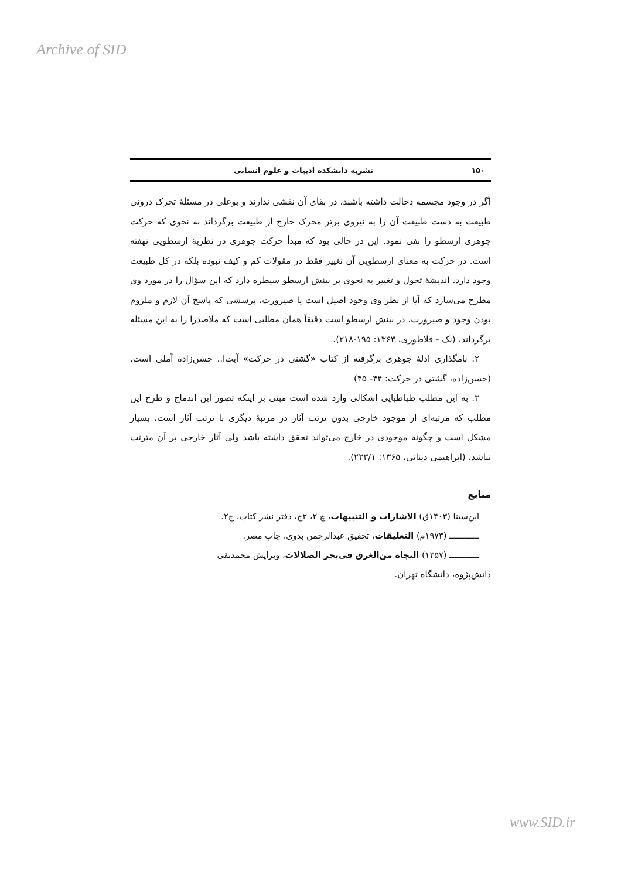Archive of SID
۱۵۰ نشریه دانشکده ادبیات و علوم انسانی
اگر در وجود مجسمه دخالت داشته باشند، در بقای آن نقشی ندارند و بوعلی در مسئلهٔ تحرک درونی طبیعت به دست طبیعت آن را به نیروی برتر محرک خارج از طبیعت برگرداند به نحوی که حرکت جوهری ارسطو را نفی نمود. این در حالی بود که مبدأ حرکت جوهری در نظریهٔ ارسطویی نهفته است. در حرکت به معنای ارسطویی آن تغییر فقط در مقولات کم و کیف نبوده بلکه در کل طبیعت وجود دارد. اندیشهٔ تحول و تغییر به نحوی بر بینش ارسطو سیطره دارد که این سؤال را در مورد وی مطرح می‌سازد که آیا از نظر وی وجود اصیل است یا صیرورت، پرسشی که پاسخ آن لازم و ملزوم بودن وجود و صیرورت، در بینش ارسطو است دقیقاً همان مطلبی است که ملاصدرا را به این مسئله برگرداند، (نک - فلاطوری، ۱۳۶۳: ۱۹۵-۲۱۸).
۲. نامگذاری ادلهٔ جوهری برگرفته از کتاب «گشتی در حرکت» آیت‌ا.. حسن‌زاده آملی است. (حسن‌زاده، گشتی در حرکت: ۴۴- ۴۵)
۳. به این مطلب طباطبایی اشکالی وارد شده است مبنی بر اینکه تصور این اندماج و طرح این مطلب که مرتبه‌ای از موجود خارجی بدون ترتب آثار در مرتبهٔ دیگری با ترتب آثار است، بسیار مشکل است و چگونه موجودی در خارج می‌تواند تحقق داشته باشد ولی آثار خارجی بر آن مترتب نباشد، (ابراهیمی دینانی، ۱۳۶۵: ۲۲۳/۱).
منابع
ابن‌سینا (۱۴۰۳ق) الاشارات و التنبیهات، چ ۲، ۲ج، دفتر نشر کتاب، ج۲.
ــــــــــــ (۱۹۷۳م) التعلیقات، تحقیق عبدالرحمن بدوی، چاپ مصر.
ــــــــــــ (۱۳۵۷) النجاه من‌الغرق فی‌بحر الضلالات، ویرایش محمدتقی
دانش‌پژوه، دانشگاه تهران.
www.SID.ir